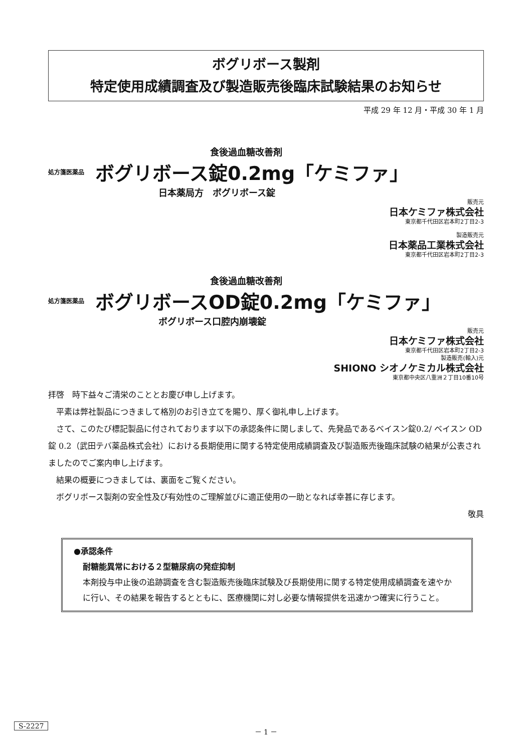ボグリボース製剤
特定使用成績調査及び製造販売後臨床試験結果のお知らせ
平成 29 年 12 月・平成 30 年 1 月
食後過血糖改善剤
処方箋医薬品 ボグリボース錠0.2mg「ケミファ」
日本薬局方　ボグリボース錠
販売元
日本ケミファ株式会社
東京都千代田区岩本町2丁目2-3
製造販売元
日本薬品工業株式会社
東京都千代田区岩本町2丁目2-3
食後過血糖改善剤
処方箋医薬品 ボグリボースOD錠0.2mg「ケミファ」
ボグリボース口腔内崩壊錠
販売元
日本ケミファ株式会社
東京都千代田区岩本町2丁目2-3
製造販売(輸入)元
SHIONO シオノケミカル株式会社
東京都中央区八重洲２丁目10番10号
拝啓　時下益々ご清栄のこととお慶び申し上げます。
平素は弊社製品につきまして格別のお引き立てを賜り、厚く御礼申し上げます。
さて、このたび標記製品に付されております以下の承認条件に関しまして、先発品であるベイスン錠0.2/ ベイスン OD 錠 0.2（武田テバ薬品株式会社）における長期使用に関する特定使用成績調査及び製造販売後臨床試験の結果が公表されましたのでご案内申し上げます。
結果の概要につきましては、裏面をご覧ください。
ボグリボース製剤の安全性及び有効性のご理解並びに適正使用の一助となれば幸甚に存じます。
敬具
●承認条件
耐糖能異常における２型糖尿病の発症抑制
本剤投与中止後の追跡調査を含む製造販売後臨床試験及び長期使用に関する特定使用成績調査を速やかに行い、その結果を報告するとともに、医療機関に対し必要な情報提供を迅速かつ確実に行うこと。
S-2227 － 1 －